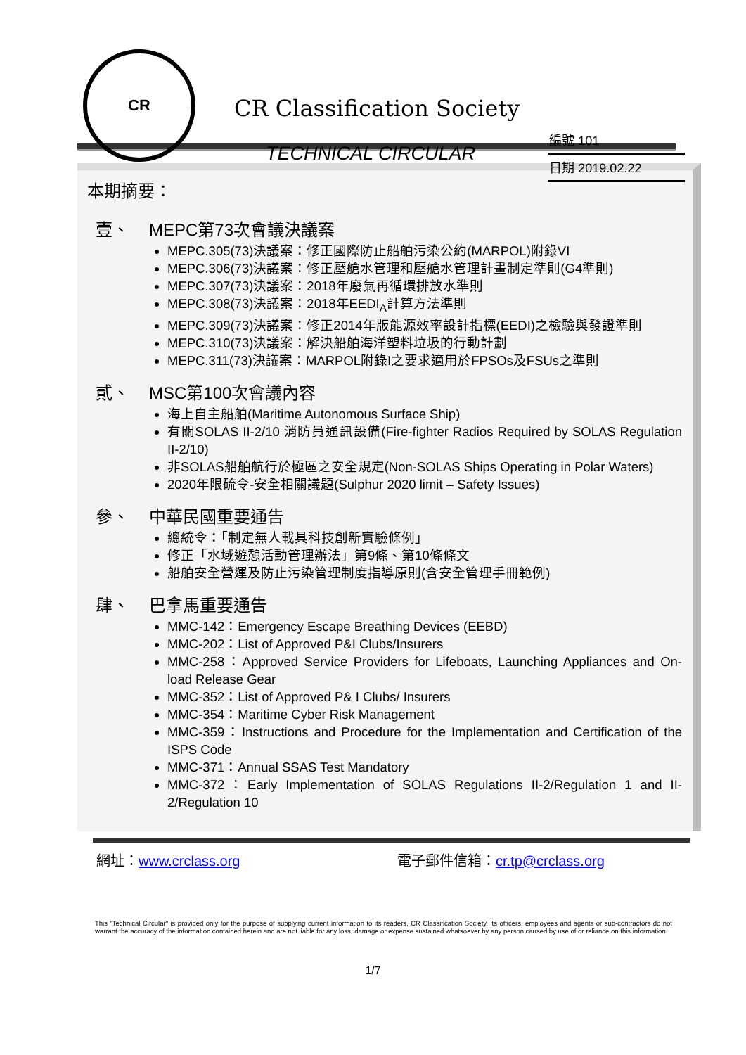CR
CR Classification Society
TECHNICAL CIRCULAR
編號 101
日期 2019.02.22
本期摘要：
壹、 MEPC第73次會議決議案
MEPC.305(73)決議案：修正國際防止船舶污染公約(MARPOL)附錄VI
MEPC.306(73)決議案：修正壓艙水管理和壓艙水管理計畫制定準則(G4準則)
MEPC.307(73)決議案：2018年廢氣再循環排放水準則
MEPC.308(73)決議案：2018年EEDI<sub>A</sub>計算方法準則
MEPC.309(73)決議案：修正2014年版能源效率設計指標(EEDI)之檢驗與發證準則
MEPC.310(73)決議案：解決船舶海洋塑料垃圾的行動計劃
MEPC.311(73)決議案：MARPOL附錄I之要求適用於FPSOs及FSUs之準則
貳、 MSC第100次會議內容
海上自主船舶(Maritime Autonomous Surface Ship)
有關SOLAS II-2/10 消防員通訊設備(Fire-fighter Radios Required by SOLAS Regulation II-2/10)
非SOLAS船舶航行於極區之安全規定(Non-SOLAS Ships Operating in Polar Waters)
2020年限硫令-安全相關議題(Sulphur 2020 limit – Safety Issues)
參、 中華民國重要通告
總統令：「制定無人載具科技創新實驗條例」
修正「水域遊憩活動管理辦法」第9條、第10條條文
船舶安全營運及防止污染管理制度指導原則(含安全管理手冊範例)
肆、 巴拿馬重要通告
MMC-142：Emergency Escape Breathing Devices (EEBD)
MMC-202：List of Approved P&I Clubs/Insurers
MMC-258：Approved Service Providers for Lifeboats, Launching Appliances and On-load Release Gear
MMC-352：List of Approved P& I Clubs/ Insurers
MMC-354：Maritime Cyber Risk Management
MMC-359：Instructions and Procedure for the Implementation and Certification of the ISPS Code
MMC-371：Annual SSAS Test Mandatory
MMC-372：Early Implementation of SOLAS Regulations II-2/Regulation 1 and II-2/Regulation 10
網址：www.crclass.org 電子郵件信箱：cr.tp@crclass.org
This "Technical Circular" is provided only for the purpose of supplying current information to its readers. CR Classification Society, its officers, employees and agents or sub-contractors do not warrant the accuracy of the information contained herein and are not liable for any loss, damage or expense sustained whatsoever by any person caused by use of or reliance on this information.
1/7